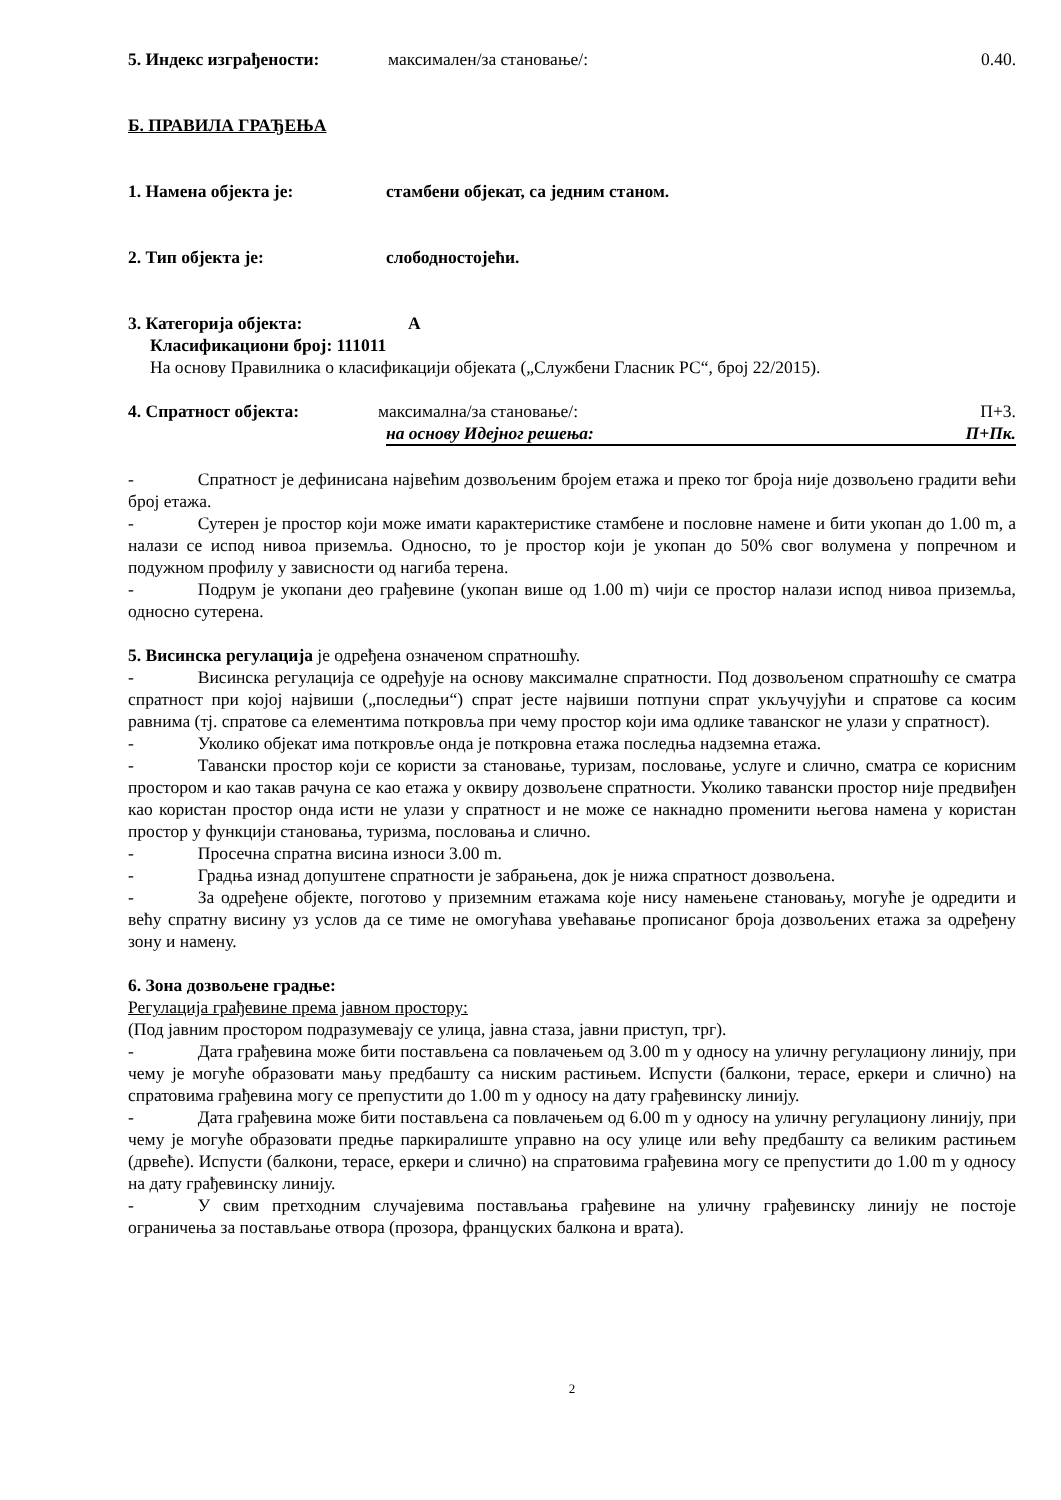5. Индекс изграђености: максимален/за становање/: 0.40.
Б. ПРАВИЛА ГРАЂЕЊА
1. Намена објекта је: стамбени објекат, са једним станом.
2. Тип објекта је: слободностојећи.
3. Категорија објекта: А
Класификациони број: 111011
На основу Правилника о класификацији објеката („Службени Гласник РС“, број 22/2015).
4. Спратност објекта: максимална/за становање/: П+3.
на основу Идејног решења: П+Пк.
- Спратност је дефинисана највећим дозвољеним бројем етажа и преко тог броја није дозвољено градити већи број етажа.
- Сутерен је простор који може имати карактеристике стамбене и пословне намене и бити укопан до 1.00 m, а налази се испод нивоа приземља. Односно, то је простор који је укопан до 50% свог волумена у попречном и подужном профилу у зависности од нагиба терена.
- Подрум је укопани део грађевине (укопан више од 1.00 m) чији се простор налази испод нивоа приземља, односно сутерена.
5. Висинска регулација је одређена означеном спратношћу.
- Висинска регулација се одређује на основу максималне спратности. Под дозвољеном спратношћу се сматра спратност при којој највиши („последњи“) спрат јесте највиши потпуни спрат укључујући и спратове са косим равнима (тј. спратове са елементима поткровља при чему простор који има одлике таванског не улази у спратност).
- Уколико објекат има поткровље онда је поткровна етажа последња надземна етажа.
- Тавански простор који се користи за становање, туризам, пословање, услуге и слично, сматра се корисним простором и као такав рачуна се као етажа у оквиру дозвољене спратности. Уколико тавански простор није предвиђен као користан простор онда исти не улази у спратност и не може се накнадно променити његова намена у користан простор у функцији становања, туризма, пословања и слично.
- Просечна спратна висина износи 3.00 m.
- Градња изнад допуштене спратности је забрањена, док је нижа спратност дозвољена.
- За одређене објекте, поготово у приземним етажама које нису намењене становању, могуће је одредити и већу спратну висину уз услов да се тиме не омогућава увећавање прописаног броја дозвољених етажа за одређену зону и намену.
6. Зона дозвољене градње:
Регулација грађевине према јавном простору:
(Под јавним простором подразумевају се улица, јавна стаза, јавни приступ, трг).
- Дата грађевина може бити постављена са повлачењем од 3.00 m у односу на уличну регулациону линију, при чему је могуће образовати мању предбашту са ниским растињем. Испусти (балкони, терасе, еркери и слично) на спратовима грађевина могу се препустити до 1.00 m у односу на дату грађевинску линију.
- Дата грађевина може бити постављена са повлачењем од 6.00 m у односу на уличну регулациону линију, при чему је могуће образовати предње паркиралиште управно на осу улице или већу предбашту са великим растињем (дрвеће). Испусти (балкони, терасе, еркери и слично) на спратовима грађевина могу се препустити до 1.00 m у односу на дату грађевинску линију.
- У свим претходним случајевима постављања грађевине на уличну грађевинску линију не постоје ограничења за постављање отвора (прозора, француских балкона и врата).
2